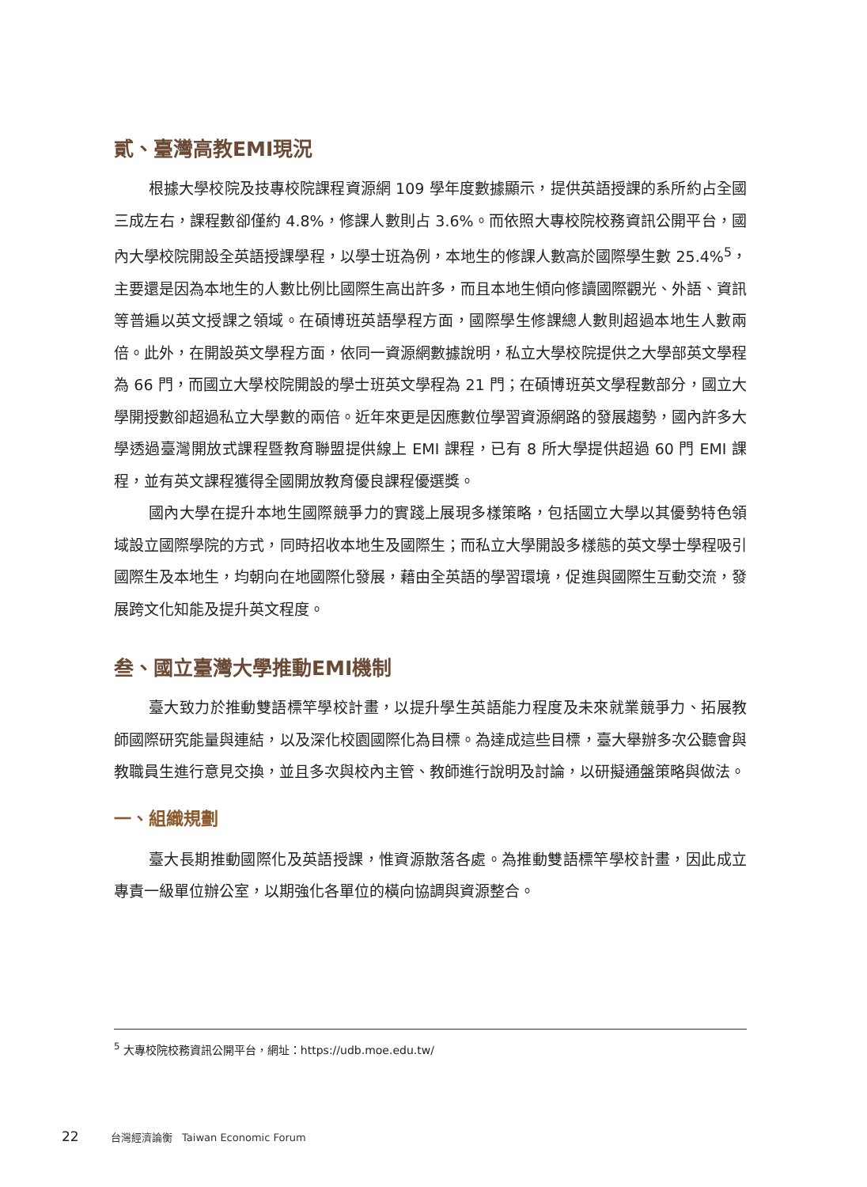貳、臺灣高教EMI現況
根據大學校院及技專校院課程資源網 109 學年度數據顯示，提供英語授課的系所約占全國三成左右，課程數卻僅約 4.8%，修課人數則占 3.6%。而依照大專校院校務資訊公開平台，國內大學校院開設全英語授課學程，以學士班為例，本地生的修課人數高於國際學生數 25.4%<sup>5</sup>，主要還是因為本地生的人數比例比國際生高出許多，而且本地生傾向修讀國際觀光、外語、資訊等普遍以英文授課之領域。在碩博班英語學程方面，國際學生修課總人數則超過本地生人數兩倍。此外，在開設英文學程方面，依同一資源網數據說明，私立大學校院提供之大學部英文學程為 66 門，而國立大學校院開設的學士班英文學程為 21 門；在碩博班英文學程數部分，國立大學開授數卻超過私立大學數的兩倍。近年來更是因應數位學習資源網路的發展趨勢，國內許多大學透過臺灣開放式課程暨教育聯盟提供線上 EMI 課程，已有 8 所大學提供超過 60 門 EMI 課程，並有英文課程獲得全國開放教育優良課程優選獎。
國內大學在提升本地生國際競爭力的實踐上展現多樣策略，包括國立大學以其優勢特色領域設立國際學院的方式，同時招收本地生及國際生；而私立大學開設多樣態的英文學士學程吸引國際生及本地生，均朝向在地國際化發展，藉由全英語的學習環境，促進與國際生互動交流，發展跨文化知能及提升英文程度。
叁、國立臺灣大學推動EMI機制
臺大致力於推動雙語標竿學校計畫，以提升學生英語能力程度及未來就業競爭力、拓展教師國際研究能量與連結，以及深化校園國際化為目標。為達成這些目標，臺大舉辦多次公聽會與教職員生進行意見交換，並且多次與校內主管、教師進行說明及討論，以研擬通盤策略與做法。
一、組織規劃
臺大長期推動國際化及英語授課，惟資源散落各處。為推動雙語標竿學校計畫，因此成立專責一級單位辦公室，以期強化各單位的橫向協調與資源整合。
<sup>5</sup> 大專校院校務資訊公開平台，網址：https://udb.moe.edu.tw/
22 台灣經濟論衡 Taiwan Economic Forum